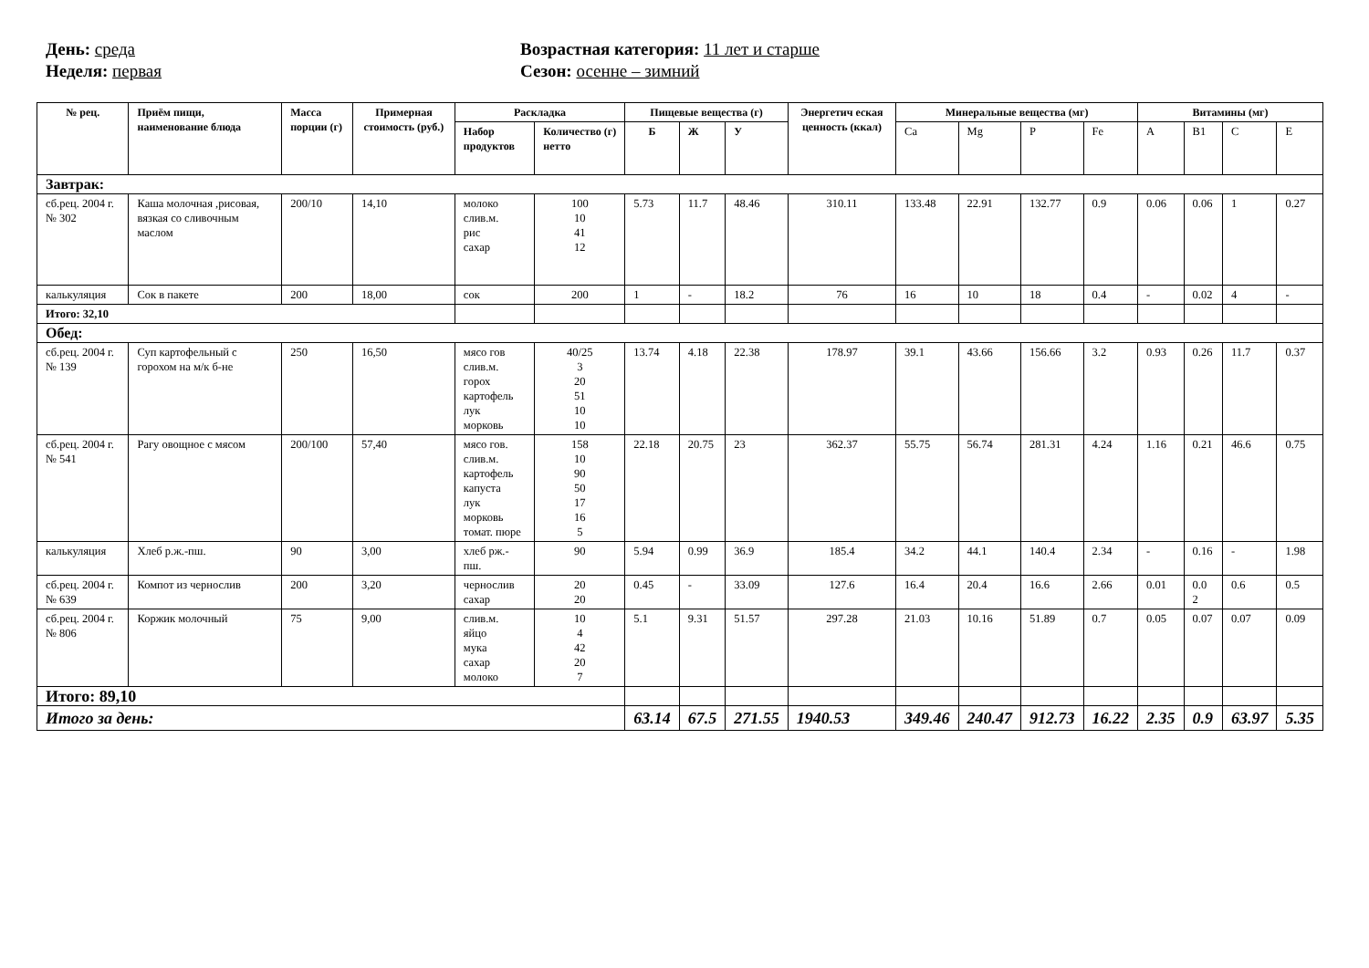День: среда
Неделя: первая
Возрастная категория: 11 лет и старше
Сезон: осенне – зимний
| № рец. | Приём пищи, наименование блюда | Масса порции (г) | Примерная стоимость (руб.) | Раскладка | | Пищевые вещества (г) | | | Энергетич еская ценность (ккал) | Минеральные вещества (мг) | | | | Витамины (мг) | | | |
| --- | --- | --- | --- | --- | --- | --- | --- | --- | --- | --- | --- | --- | --- | --- | --- | --- | --- |
| | | | | Набор продуктов | Количество (г) нетто | Б | Ж | У | | Ca | Mg | P | Fe | A | B1 | C | E |
| Завтрак: | | | | | | | | | | | | | | | | | |
| сб.рец. 2004 г. № 302 | Каша молочная ,рисовая, вязкая со сливочным маслом | 200/10 | 14,10 | молоко слив.м. рис сахар | 100 10 41 12 | 5.73 | 11.7 | 48.46 | 310.11 | 133.48 | 22.91 | 132.77 | 0.9 | 0.06 | 0.06 | 1 | 0.27 |
| калькуляция | Сок в пакете | 200 | 18,00 | сок | 200 | 1 | - | 18.2 | 76 | 16 | 10 | 18 | 0.4 | - | 0.02 | 4 | - |
| Итого: 32,10 | | | | | | | | | | | | | | | | | |
| Обед: | | | | | | | | | | | | | | | | | |
| сб.рец. 2004 г. № 139 | Суп картофельный с горохом на м/к б-не | 250 | 16,50 | мясо гов слив.м. горох картофель лук морковь | 40/25 3 20 51 10 10 | 13.74 | 4.18 | 22.38 | 178.97 | 39.1 | 43.66 | 156.66 | 3.2 | 0.93 | 0.26 | 11.7 | 0.37 |
| сб.рец. 2004 г. № 541 | Рагу овощное с мясом | 200/100 | 57,40 | мясо гов. слив.м. картофель капуста лук морковь томат. пюре | 158 10 90 50 17 16 5 | 22.18 | 20.75 | 23 | 362.37 | 55.75 | 56.74 | 281.31 | 4.24 | 1.16 | 0.21 | 46.6 | 0.75 |
| калькуляция | Хлеб р.ж.-пш. | 90 | 3,00 | хлеб рж.- пш. | 90 | 5.94 | 0.99 | 36.9 | 185.4 | 34.2 | 44.1 | 140.4 | 2.34 | - | 0.16 | - | 1.98 |
| сб.рец. 2004 г. № 639 | Компот из чернослив | 200 | 3,20 | чернослив сахар | 20 20 | 0.45 | - | 33.09 | 127.6 | 16.4 | 20.4 | 16.6 | 2.66 | 0.01 | 0.0 2 | 0.6 | 0.5 |
| сб.рец. 2004 г. № 806 | Коржик молочный | 75 | 9,00 | слив.м. яйцо мука сахар молоко | 10 4 42 20 7 | 5.1 | 9.31 | 51.57 | 297.28 | 21.03 | 10.16 | 51.89 | 0.7 | 0.05 | 0.07 | 0.07 | 0.09 |
| Итого: 89,10 | | | | | | | | | | | | | | | | | |
| Итого за день: | | | | | | 63.14 | 67.5 | 271.55 | 1940.53 | 349.46 | 240.47 | 912.73 | 16.22 | 2.35 | 0.9 | 63.97 | 5.35 |